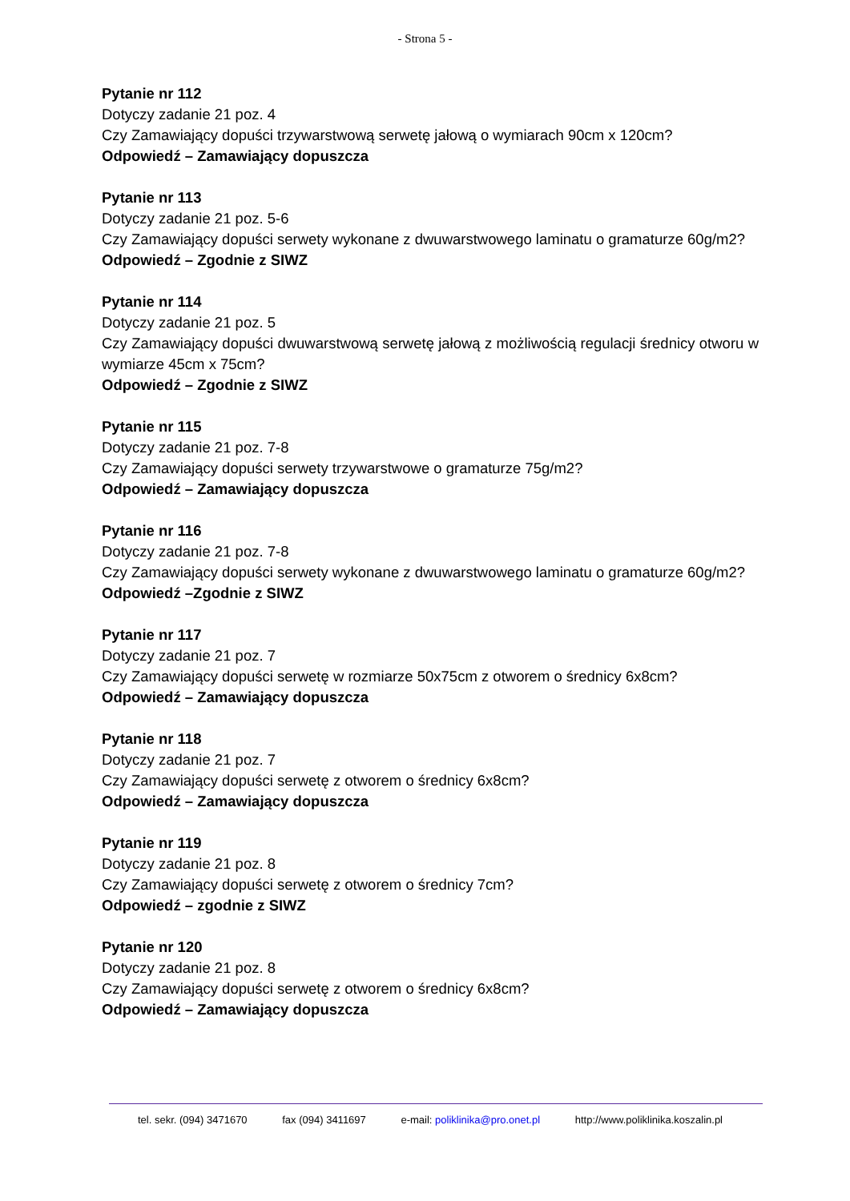- Strona 5 -
Pytanie nr 112
Dotyczy zadanie 21 poz. 4
Czy Zamawiający dopuści trzywarstwową serwetę jałową o wymiarach 90cm x 120cm?
Odpowiedź – Zamawiający dopuszcza
Pytanie nr 113
Dotyczy zadanie 21 poz. 5-6
Czy Zamawiający dopuści serwety wykonane z dwuwarstwowego laminatu o gramaturze 60g/m2?
Odpowiedź – Zgodnie z SIWZ
Pytanie nr 114
Dotyczy zadanie 21 poz. 5
Czy Zamawiający dopuści dwuwarstwową serwetę jałową z możliwością regulacji średnicy otworu w wymiarze 45cm x 75cm?
Odpowiedź – Zgodnie z SIWZ
Pytanie nr 115
Dotyczy zadanie 21 poz. 7-8
Czy Zamawiający dopuści serwety trzywarstwowe o gramaturze 75g/m2?
Odpowiedź – Zamawiający dopuszcza
Pytanie nr 116
Dotyczy zadanie 21 poz. 7-8
Czy Zamawiający dopuści serwety wykonane z dwuwarstwowego laminatu o gramaturze 60g/m2?
Odpowiedź –Zgodnie z SIWZ
Pytanie nr 117
Dotyczy zadanie 21 poz. 7
Czy Zamawiający dopuści serwetę w rozmiarze 50x75cm z otworem o średnicy 6x8cm?
Odpowiedź – Zamawiający dopuszcza
Pytanie nr 118
Dotyczy zadanie 21 poz. 7
Czy Zamawiający dopuści serwetę z otworem o średnicy 6x8cm?
Odpowiedź – Zamawiający dopuszcza
Pytanie nr 119
Dotyczy zadanie 21 poz. 8
Czy Zamawiający dopuści serwetę z otworem o średnicy 7cm?
Odpowiedź – zgodnie z SIWZ
Pytanie nr 120
Dotyczy zadanie 21 poz. 8
Czy Zamawiający dopuści serwetę z otworem o średnicy 6x8cm?
Odpowiedź – Zamawiający dopuszcza
tel. sekr. (094) 3471670 fax (094) 3411697 e-mail: poliklinika@pro.onet.pl http://www.poliklinika.koszalin.pl